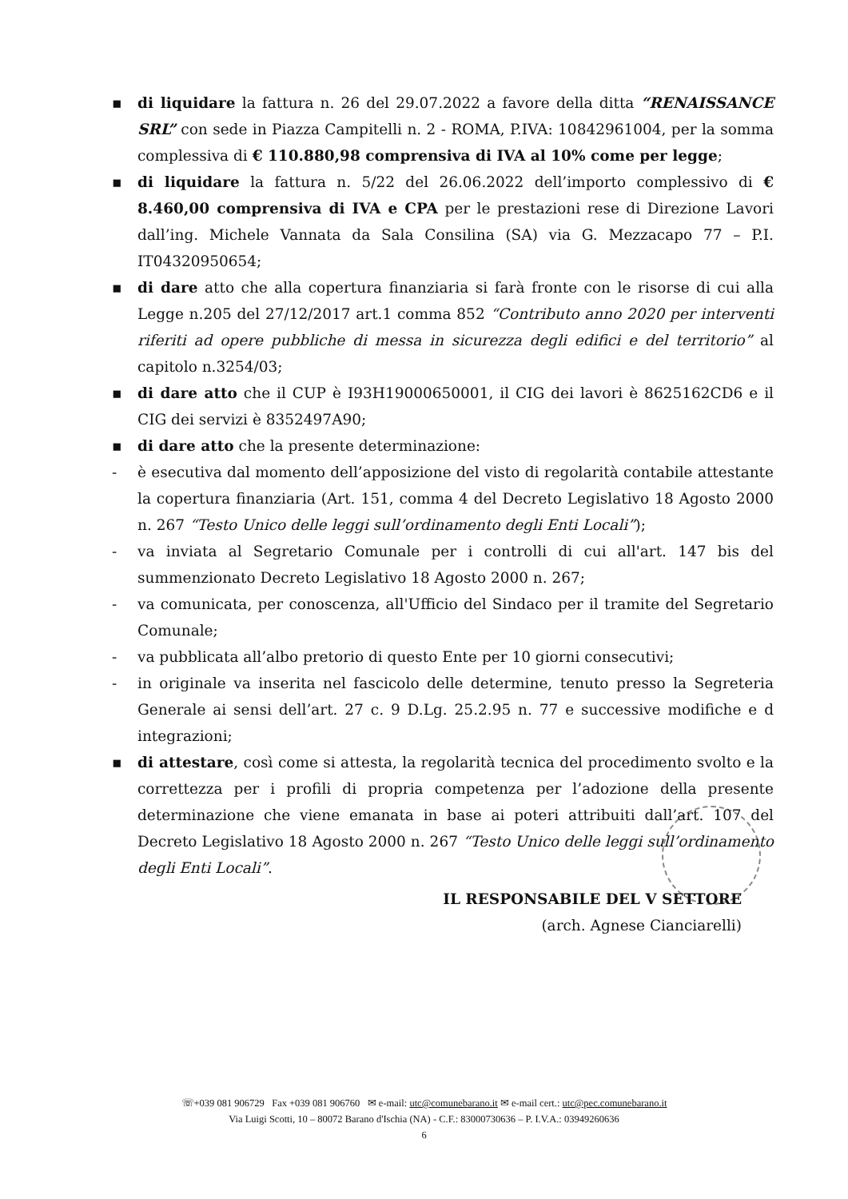▪ di liquidare la fattura n. 26 del 29.07.2022 a favore della ditta “RENAISSANCE SRL” con sede in Piazza Campitelli n. 2 - ROMA, P.IVA: 10842961004, per la somma complessiva di € 110.880,98 comprensiva di IVA al 10% come per legge;
▪ di liquidare la fattura n. 5/22 del 26.06.2022 dell’importo complessivo di € 8.460,00 comprensiva di IVA e CPA per le prestazioni rese di Direzione Lavori dall’ing. Michele Vannata da Sala Consilina (SA) via G. Mezzacapo 77 – P.I. IT04320950654;
▪ di dare atto che alla copertura finanziaria si farà fronte con le risorse di cui alla Legge n.205 del 27/12/2017 art.1 comma 852 “Contributo anno 2020 per interventi riferiti ad opere pubbliche di messa in sicurezza degli edifici e del territorio” al capitolo n.3254/03;
▪ di dare atto che il CUP è I93H19000650001, il CIG dei lavori è 8625162CD6 e il CIG dei servizi è 8352497A90;
▪ di dare atto che la presente determinazione:
- è esecutiva dal momento dell’apposizione del visto di regolarità contabile attestante la copertura finanziaria (Art. 151, comma 4 del Decreto Legislativo 18 Agosto 2000 n. 267 “Testo Unico delle leggi sull’ordinamento degli Enti Locali”);
- va inviata al Segretario Comunale per i controlli di cui all'art. 147 bis del summenzionato Decreto Legislativo 18 Agosto 2000 n. 267;
- va comunicata, per conoscenza, all'Ufficio del Sindaco per il tramite del Segretario Comunale;
- va pubblicata all’albo pretorio di questo Ente per 10 giorni consecutivi;
- in originale va inserita nel fascicolo delle determine, tenuto presso la Segreteria Generale ai sensi dell’art. 27 c. 9 D.Lg. 25.2.95 n. 77 e successive modifiche e d integrazioni;
▪ di attestare, così come si attesta, la regolarità tecnica del procedimento svolto e la correttezza per i profili di propria competenza per l’adozione della presente determinazione che viene emanata in base ai poteri attribuiti dall’art. 107 del Decreto Legislativo 18 Agosto 2000 n. 267 “Testo Unico delle leggi sull’ordinamento degli Enti Locali”.
IL RESPONSABILE DEL V SETTORE
(arch. Agnese Cianciarelli)
☏+039 081 906729 Fax +039 081 906760 ✉ e-mail: utc@comunebarano.it ✉ e-mail cert.: utc@pec.comunebarano.it
Via Luigi Scotti, 10 – 80072 Barano d'Ischia (NA) - C.F.: 83000730636 – P. I.V.A.: 03949260636
6